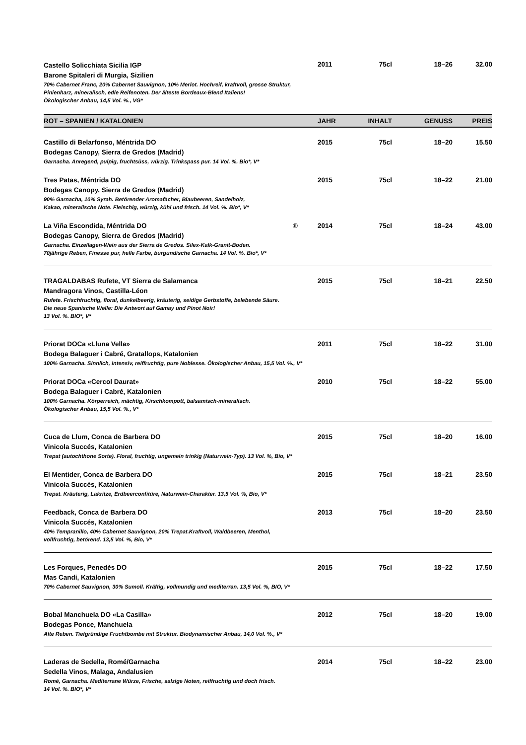| Castello Solicchiata Sicilia IGP Barone Spitaleri di Murgia, Sizilien 70% Cabernet Franc, 20% Cabernet Sauvignon, 10% Merlot. Hochreif, kraftvoll, grosse Struktur, Pinienharz, mineralisch, edle Reifenoten. Der älteste Bordeaux-Blend Italiens! Ökologischer Anbau, 14,5 Vol. %., VG* | 2011 | 75cl | 18–26 | 32.00 |
| ROT – SPANIEN / KATALONIEN | JAHR | INHALT | GENUSS | PREIS |
| Castillo di Belarfonso, Méntrida DO Bodegas Canopy, Sierra de Gredos (Madrid) Garnacha. Anregend, pulpig, fruchtsüss, würzig. Trinkspass pur. 14 Vol. %. Bio*, V* | 2015 | 75cl | 18–20 | 15.50 |
| Tres Patas, Méntrida DO Bodegas Canopy, Sierra de Gredos (Madrid) 90% Garnacha, 10% Syrah. Betörender Aromafächer, Blaubeeren, Sandelholz, Kakao, mineralische Note. Fleischig, würzig, kühl und frisch. 14 Vol. %. Bio*, V* | 2015 | 75cl | 18–22 | 21.00 |
| La Viña Escondida, Méntrida DO ® Bodegas Canopy, Sierra de Gredos (Madrid) Garnacha. Einzellagen-Wein aus der Sierra de Gredos. Silex-Kalk-Granit-Boden. 70jährige Reben, Finesse pur, helle Farbe, burgundische Garnacha. 14 Vol. %. Bio*, V* | 2014 | 75cl | 18–24 | 43.00 |
| TRAGALDABAS Rufete, VT Sierra de Salamanca Mandragora Vinos, Castilla-Léon Rufete. Frischfruchtig, floral, dunkelbeerig, kräuterig, seidige Gerbstoffe, belebende Säure. Die neue Spanische Welle: Die Antwort auf Gamay und Pinot Noir! 13 Vol. %. BIO*, V* | 2015 | 75cl | 18–21 | 22.50 |
| Priorat DOCa «Lluna Vella» Bodega Balaguer i Cabré, Gratallops, Katalonien 100% Garnacha. Sinnlich, intensiv, reiffruchtig, pure Noblesse. Ökologischer Anbau, 15,5 Vol. %., V* | 2011 | 75cl | 18–22 | 31.00 |
| Priorat DOCa «Cercol Daurat» Bodega Balaguer i Cabré, Katalonien 100% Garnacha. Körperreich, mächtig, Kirschkompott, balsamisch-mineralisch. Ökologischer Anbau, 15,5 Vol. %., V* | 2010 | 75cl | 18–22 | 55.00 |
| Cuca de Llum, Conca de Barbera DO Vinicola Succés, Katalonien Trepat (autochthone Sorte). Floral, fruchtig, ungemein trinkig (Naturwein-Typ). 13 Vol. %, Bio, V* | 2015 | 75cl | 18–20 | 16.00 |
| El Mentider, Conca de Barbera DO Vinicola Succés, Katalonien Trepat. Kräuterig, Lakritze, Erdbeerconfitüre, Naturwein-Charakter. 13,5 Vol. %, Bio, V* | 2015 | 75cl | 18–21 | 23.50 |
| Feedback, Conca de Barbera DO Vinicola Succés, Katalonien 40% Tempranillo, 40% Cabernet Sauvignon, 20% Trepat.Kraftvoll, Waldbeeren, Menthol, vollfruchtig, betörend. 13,5 Vol. %, Bio, V* | 2013 | 75cl | 18–20 | 23.50 |
| Les Forques, Penedès DO Mas Candi, Katalonien 70% Cabernet Sauvignon, 30% Sumoll. Kräftig, vollmundig und mediterran. 13,5 Vol. %, BIO, V* | 2015 | 75cl | 18–22 | 17.50 |
| Bobal Manchuela DO «La Casilla» Bodegas Ponce, Manchuela Alte Reben. Tiefgründige Fruchtbombe mit Struktur. Biodynamischer Anbau, 14,0 Vol. %., V* | 2012 | 75cl | 18–20 | 19.00 |
| Laderas de Sedella, Romé/Garnacha Sedella Vinos, Malaga, Andalusien Romé, Garnacha. Mediterrane Würze, Frische, salzige Noten, reiffruchtig und doch frisch. 14 Vol. %. BIO*, V* | 2014 | 75cl | 18–22 | 23.00 |